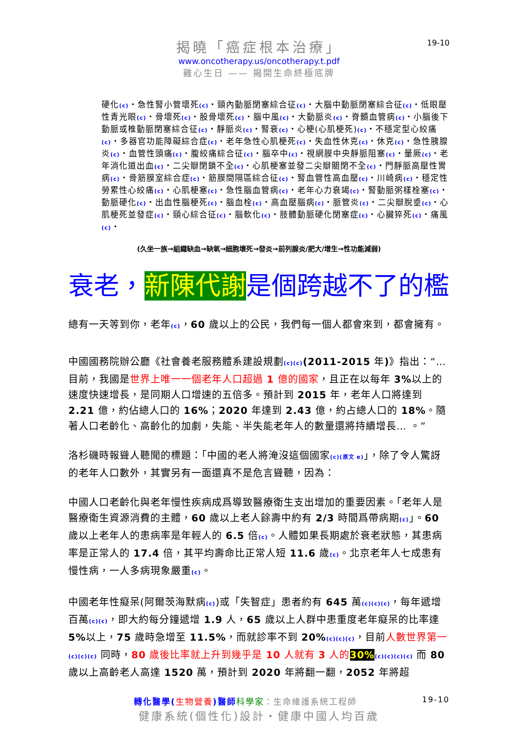19-10
揭曉「癌症根本治療」
www.oncotherapy.us/oncotherapy.t.pdf
雞心生日 —— 揭開生命終極底牌
硬化(c)・急性腎小管壞死(c)・頸內動脈閉塞綜合征(c)・大腦中動脈閉塞綜合征(c)・低眼壓性青光眼(c)・骨壞死(c)・股骨壞死(c)・腦中風(c)・大動脈炎(c)・脊髓血管病(c)・小腦後下動脈或椎動脈閉塞綜合征(c)・靜脈炎(c)・腎衰(c)・心梗(心肌梗死)(c)・不穩定型心絞痛(c)・多器官功能障礙綜合症(c)・老年急性心肌梗死(c)・失血性休克(c)・休克(c)・急性胰腺炎(c)・血管性頭痛(c)・腹絞痛綜合征(c)・腦卒中(c)・視網膜中央靜脈阻塞(c)・暈厥(c)・老年消化道出血(c)・二尖瓣閉鎖不全(c)・心肌梗塞並發二尖瓣關閉不全(c)・門靜脈高壓性胃病(c)・骨筋膜室綜合症(c)・筋膜間隔區綜合征(c)・腎血管性高血壓(c)・川崎病(c)・穩定性勞累性心絞痛(c)・心肌梗塞(c)・急性腦血管病(c)・老年心力衰竭(c)・腎動脈粥樣栓塞(c)・動脈硬化(c)・出血性腦梗死(c)・腦血栓(c)・高血壓腦病(c)・脈管炎(c)・二尖瓣脫垂(c)・心肌梗死並發症(c)・頸心綜合征(c)・腦軟化(c)・肢體動脈硬化閉塞症(c)・心臟猝死(c)・痛風(c)・
(久坐一族→組織缺血→缺氧→細胞壞死→發炎→前列腺炎/肥大/增生→性功能減弱)
衰老，新陳代謝是個跨越不了的檻
總有一天等到你，老年(c)，60 歲以上的公民，我們每一個人都會來到，都會擁有。
中國國務院辦公廳《社會養老服務體系建設規劃(c)(c)(2011-2015 年)》指出：“… 目前，我國是世界上唯一一個老年人口超過 1 億的國家，且正在以每年 3% 以上的速度快速增長，是同期人口增速的五倍多。預計到 2015 年，老年人口將達到 2.21 億，約佔總人口的 16%；2020 年達到 2.43 億，約占總人口的 18%。隨著人口老齡化、高齡化的加劇，失能、半失能老年人的數量還將持續增長… 。”
洛杉磯時報聳人聽聞的標題：「中國的老人將淹沒這個國家(c)(原文 e)」，除了令人驚訝的老年人口數外，其實另有一面還真不是危言聳聽，因為：
中國人口老齡化與老年慢性疾病成爲導致醫療衛生支出增加的重要因素。「老年人是醫療衛生資源消費的主體，60 歲以上老人餘壽中約有 2/3 時間爲帶病期(c)」。60 歲以上老年人的患病率是年輕人的 6.5 倍(c)。人體如果長期處於衰老狀態，其患病率是正常人的 17.4 倍，其平均壽命比正常人短 11.6 歲(c)。北京老年人七成患有慢性病，一人多病現象嚴重(c)。
中國老年性癡呆(阿爾茨海默病(c))或「失智症」患者約有 645 萬(c)(c)(c)，每年遞增百萬(c)(c)，即大約每分鐘遞增 1.9 人，65 歲以上人群中患重度老年癡呆的比率達 5% 以上，75 歲時急增至 11.5%，而就診率不到 20%(c)(c)(c)，目前人數世界第一(c)(c)(c) 同時，80 歲後比率就上升到幾乎是 10 人就有 3 人的 30%(c)(c)(c)(c) 而 80 歲以上高齡老人高達 1520 萬，預計到 2020 年將翻一翻，2052 年將超
轉化醫學(生物營養)醫師 科學家：生命維護系統工程師 19-10
健康系統(個性化)設計・健康中國人均百歲